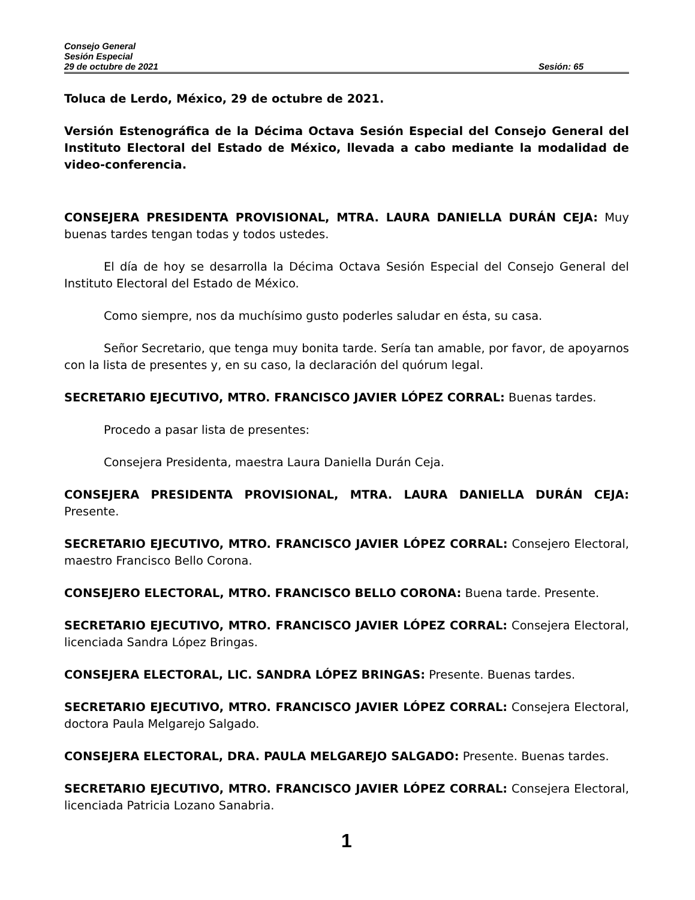Consejo General
Sesión Especial
29 de octubre de 2021 Sesión: 65
Toluca de Lerdo, México, 29 de octubre de 2021.
Versión Estenográfica de la Décima Octava Sesión Especial del Consejo General del Instituto Electoral del Estado de México, llevada a cabo mediante la modalidad de video-conferencia.
CONSEJERA PRESIDENTA PROVISIONAL, MTRA. LAURA DANIELLA DURÁN CEJA: Muy buenas tardes tengan todas y todos ustedes.
El día de hoy se desarrolla la Décima Octava Sesión Especial del Consejo General del Instituto Electoral del Estado de México.
Como siempre, nos da muchísimo gusto poderles saludar en ésta, su casa.
Señor Secretario, que tenga muy bonita tarde. Sería tan amable, por favor, de apoyarnos con la lista de presentes y, en su caso, la declaración del quórum legal.
SECRETARIO EJECUTIVO, MTRO. FRANCISCO JAVIER LÓPEZ CORRAL: Buenas tardes.
Procedo a pasar lista de presentes:
Consejera Presidenta, maestra Laura Daniella Durán Ceja.
CONSEJERA PRESIDENTA PROVISIONAL, MTRA. LAURA DANIELLA DURÁN CEJA: Presente.
SECRETARIO EJECUTIVO, MTRO. FRANCISCO JAVIER LÓPEZ CORRAL: Consejero Electoral, maestro Francisco Bello Corona.
CONSEJERO ELECTORAL, MTRO. FRANCISCO BELLO CORONA: Buena tarde. Presente.
SECRETARIO EJECUTIVO, MTRO. FRANCISCO JAVIER LÓPEZ CORRAL: Consejera Electoral, licenciada Sandra López Bringas.
CONSEJERA ELECTORAL, LIC. SANDRA LÓPEZ BRINGAS: Presente. Buenas tardes.
SECRETARIO EJECUTIVO, MTRO. FRANCISCO JAVIER LÓPEZ CORRAL: Consejera Electoral, doctora Paula Melgarejo Salgado.
CONSEJERA ELECTORAL, DRA. PAULA MELGAREJO SALGADO: Presente. Buenas tardes.
SECRETARIO EJECUTIVO, MTRO. FRANCISCO JAVIER LÓPEZ CORRAL: Consejera Electoral, licenciada Patricia Lozano Sanabria.
1